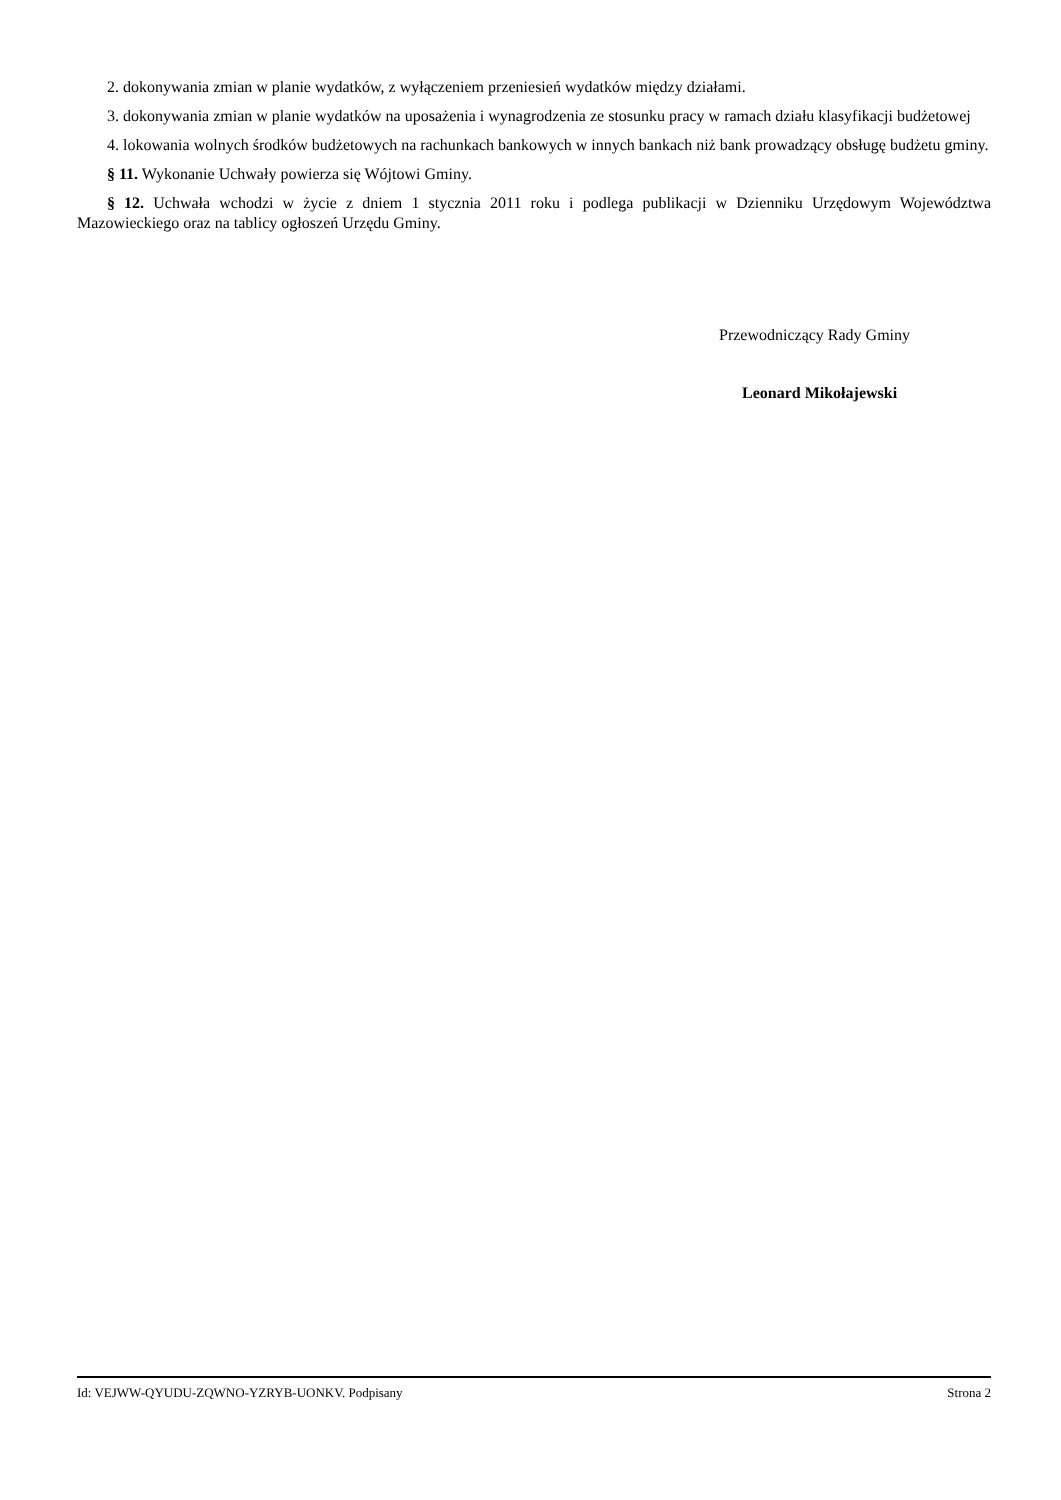2. dokonywania zmian w planie wydatków, z wyłączeniem przeniesień wydatków między działami.
3. dokonywania zmian w planie wydatków na uposażenia i wynagrodzenia ze stosunku pracy w ramach działu klasyfikacji budżetowej
4. lokowania wolnych środków budżetowych na rachunkach bankowych w innych bankach niż bank prowadzący obsługę budżetu gminy.
§ 11. Wykonanie Uchwały powierza się Wójtowi Gminy.
§ 12. Uchwała wchodzi w życie z dniem 1 stycznia 2011 roku i podlega publikacji w Dzienniku Urzędowym Województwa Mazowieckiego oraz na tablicy ogłoszeń Urzędu Gminy.
Przewodniczący Rady Gminy
Leonard Mikołajewski
Id: VEJWW-QYUDU-ZQWNO-YZRYB-UONKV. Podpisany Strona 2